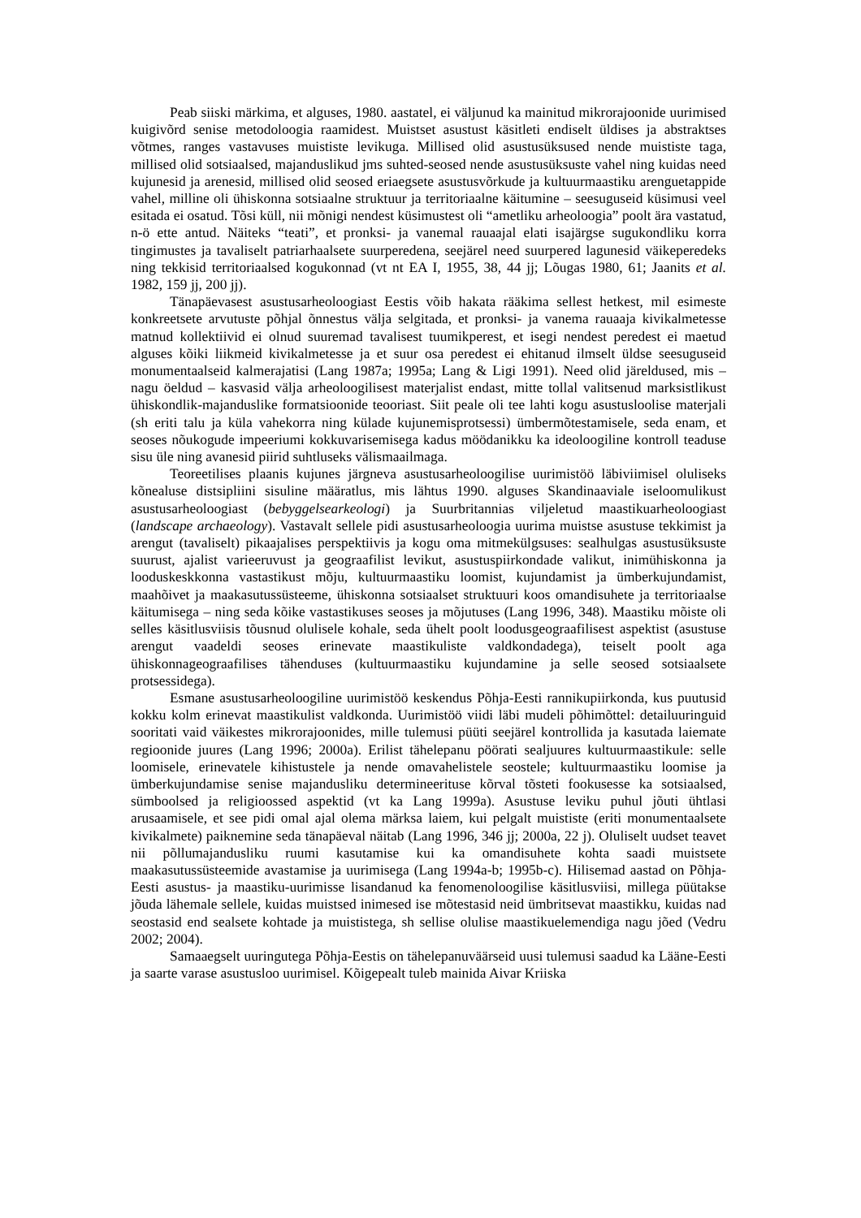Peab siiski märkima, et alguses, 1980. aastatel, ei väljunud ka mainitud mikrorajoonide uurimised kuigivõrd senise metodoloogia raamidest. Muistset asustust käsitleti endiselt üldises ja abstraktses võtmes, ranges vastavuses muististe levikuga. Millised olid asustusüksused nende muististe taga, millised olid sotsiaalsed, majanduslikud jms suhted-seosed nende asustusüksuste vahel ning kuidas need kujunesid ja arenesid, millised olid seosed eriaegsete asustusvõrkude ja kultuurmaastiku arenguetappide vahel, milline oli ühiskonna sotsiaalne struktuur ja territoriaalne käitumine – seesuguseid küsimusi veel esitada ei osatud. Tõsi küll, nii mõnigi nendest küsimustest oli “ametliku arheoloogia” poolt ära vastatud, n-ö ette antud. Näiteks “teati”, et pronksi- ja vanemal rauaajal elati isajärgse sugukondliku korra tingimustes ja tavaliselt patriarhaalsete suurperedena, seejärel need suurpered lagunesid väikeperedeks ning tekkisid territoriaalsed kogukonnad (vt nt EA I, 1955, 38, 44 jj; Lõugas 1980, 61; Jaanits et al. 1982, 159 jj, 200 jj).
Tänapäevasest asustusarheoloogiast Eestis võib hakata rääkima sellest hetkest, mil esimeste konkreetsete arvutuste põhjal õnnestus välja selgitada, et pronksi- ja vanema rauaaja kivikalmetesse matnud kollektiivid ei olnud suuremad tavalisest tuumikperest, et isegi nendest peredest ei maetud alguses kõiki liikmeid kivikalmetesse ja et suur osa peredest ei ehitanud ilmselt üldse seesuguseid monumentaalseid kalmerajatisi (Lang 1987a; 1995a; Lang & Ligi 1991). Need olid järeldused, mis – nagu öeldud – kasvasid välja arheoloogilisest materjalist endast, mitte tollal valitsenud marksistlikust ühiskondlik-majanduslike formatsioonide teooriast. Siit peale oli tee lahti kogu asustusloolise materjali (sh eriti talu ja küla vahekorra ning külade kujunemisprotsessi) ümbermõtestamisele, seda enam, et seoses nõukogude impeeriumi kokkuvarisemisega kadus möödanikku ka ideoloogiline kontroll teaduse sisu üle ning avanesid piirid suhtluseks välismaailmaga.
Teoreetilises plaanis kujunes järgneva asustusarheoloogilise uurimistöö läbiviimisel oluliseks kõnealuse distsipliini sisuline määratlus, mis lähtus 1990. alguses Skandinaaviale iseloomulikust asustusarheoloogiast (bebyggelsearkeologi) ja Suurbritannias viljeletud maastikuarheoloogiast (landscape archaeology). Vastavalt sellele pidi asustusarheoloogia uurima muistse asustuse tekkimist ja arengut (tavaliselt) pikaajalises perspektiivis ja kogu oma mitmekülgsuses: sealhulgas asustusüksuste suurust, ajalist varieeruvust ja geograafilist levikut, asustuspiirkondade valikut, inimühiskonna ja looduskeskkonna vastastikust mõju, kultuurmaastiku loomist, kujundamist ja ümberkujundamist, maahõivet ja maakasutussüsteeme, ühiskonna sotsiaalset struktuuri koos omandisuhete ja territoriaalse käitumisega – ning seda kõike vastastikuses seoses ja mõjutuses (Lang 1996, 348). Maastiku mõiste oli selles käsitlusviisis tõusnud olulisele kohale, seda ühelt poolt loodusgeograafilisest aspektist (asustuse arengut vaadeldi seoses erinevate maastikuliste valdkondadega), teiselt poolt aga ühiskonnageograafilises tähenduses (kultuurmaastiku kujundamine ja selle seosed sotsiaalsete protsessidega).
Esmane asustusarheoloogiline uurimistöö keskendus Põhja-Eesti rannikupiirkonda, kus puutusid kokku kolm erinevat maastikulist valdkonda. Uurimistöö viidi läbi mudeli põhimõttel: detailuuringuid sooritati vaid väikestes mikrorajoonides, mille tulemusi püüti seejärel kontrollida ja kasutada laiemate regioonide juures (Lang 1996; 2000a). Erilist tähelepanu pöörati sealjuures kultuurmaastikule: selle loomisele, erinevatele kihistustele ja nende omavahelistele seostele; kultuurmaastiku loomise ja ümberkujundamise senise majandusliku determineerituse kõrval tõsteti fookusesse ka sotsiaalsed, sümboolsed ja religioossed aspektid (vt ka Lang 1999a). Asustuse leviku puhul jõuti ühtlasi arusaamisele, et see pidi omal ajal olema märksa laiem, kui pelgalt muististe (eriti monumentaalsete kivikalmete) paiknemine seda tänapäeval näitab (Lang 1996, 346 jj; 2000a, 22 j). Oluliselt uudset teavet nii põllumajandusliku ruumi kasutamise kui ka omandisuhete kohta saadi muistsete maakasutussüsteemide avastamise ja uurimisega (Lang 1994a-b; 1995b-c). Hilisemad aastad on Põhja-Eesti asustus- ja maastiku-uurimisse lisandanud ka fenomenoloogilise käsitlusviisi, millega püütakse jõuda lähemale sellele, kuidas muistsed inimesed ise mõtestasid neid ümbritsevat maastikku, kuidas nad seostasid end sealsete kohtade ja muististega, sh sellise olulise maastikuelemendiga nagu jõed (Vedru 2002; 2004).
Samaaegselt uuringutega Põhja-Eestis on tähelepanuväärseid uusi tulemusi saadud ka Lääne-Eesti ja saarte varase asustusloo uurimisel. Kõigepealt tuleb mainida Aivar Kriiska